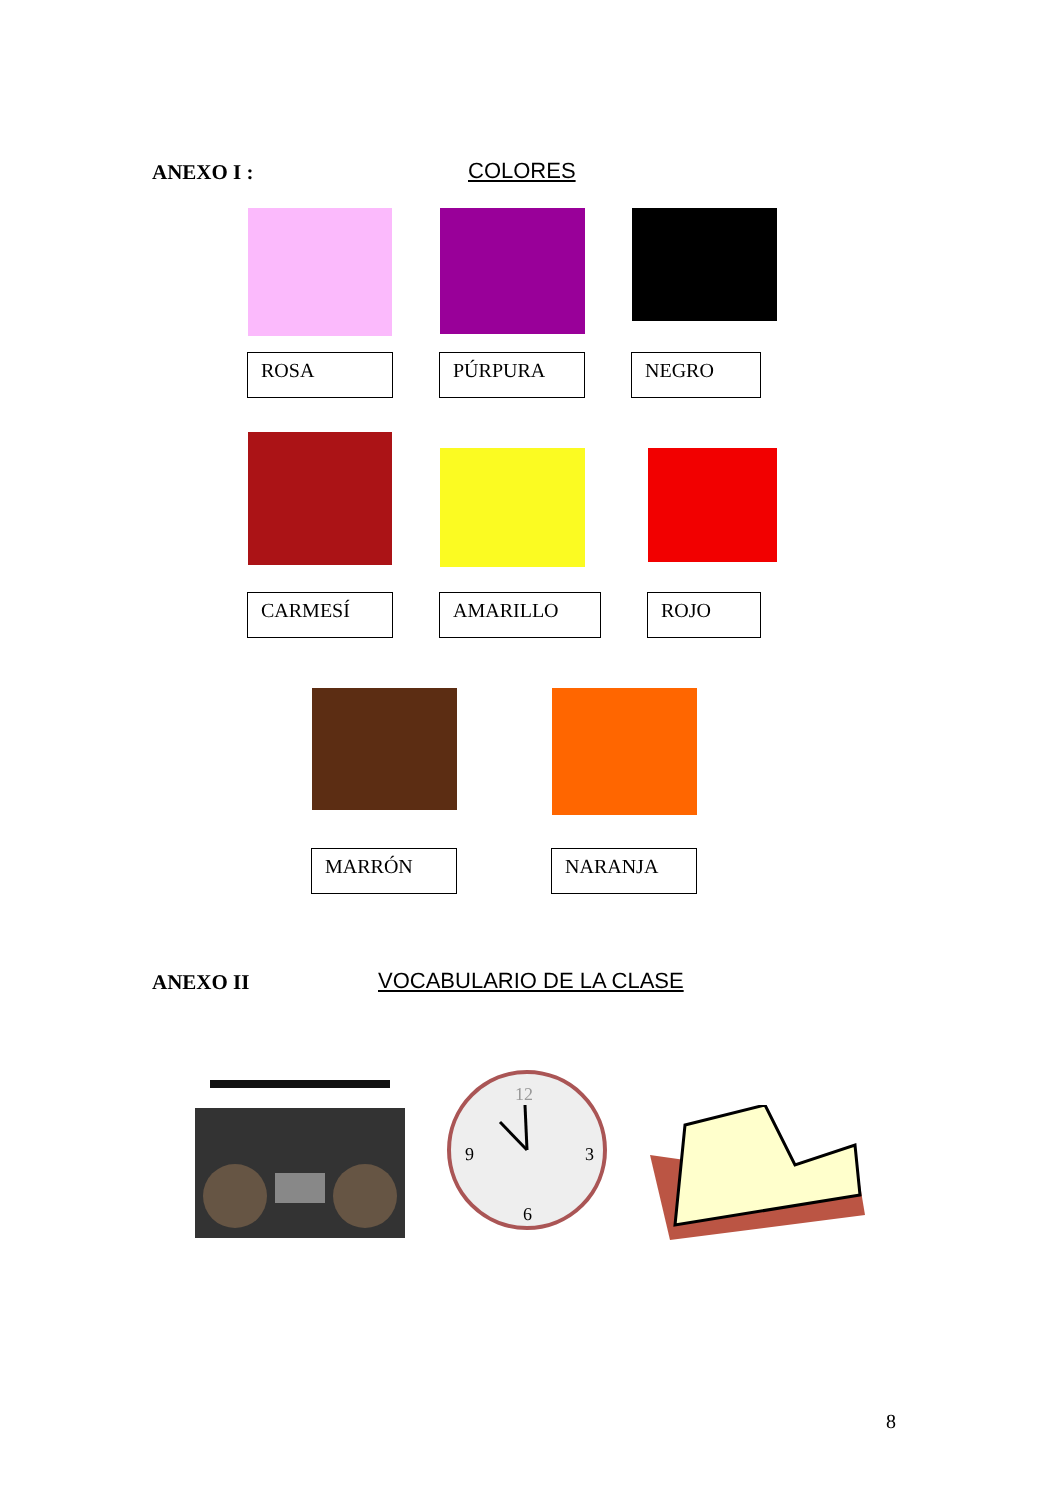ANEXO I : COLORES
ROSA PÚRPURA NEGRO
CARMESÍ AMARILLO ROJO
MARRÓN NARANJA
ANEXO II VOCABULARIO DE LA CLASE
12
9
3
6
8